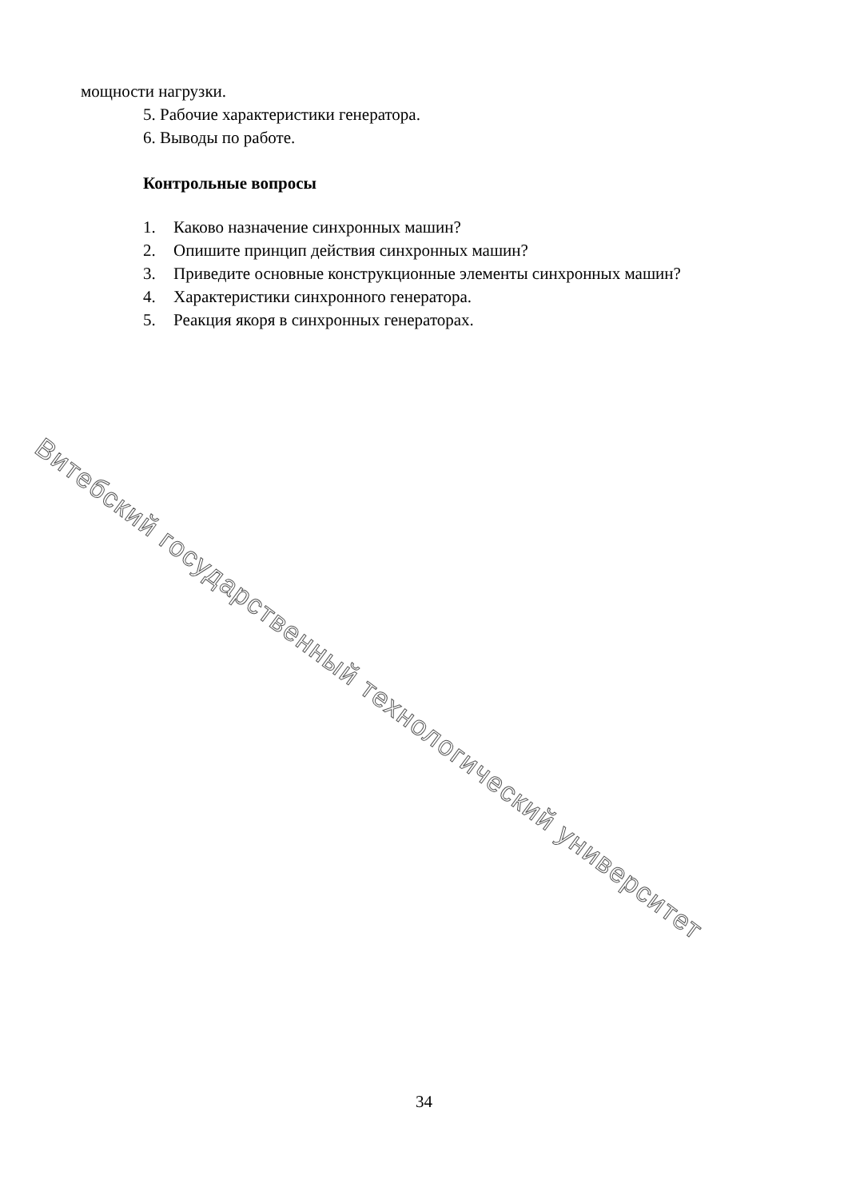мощности нагрузки.
5. Рабочие характеристики генератора.
6. Выводы по работе.
Контрольные вопросы
1. Каково назначение синхронных машин?
2. Опишите принцип действия синхронных машин?
3. Приведите основные конструкционные элементы синхронных машин?
4. Характеристики синхронного генератора.
5. Реакция якоря в синхронных генераторах.
Витебский государственный технологический университет
34